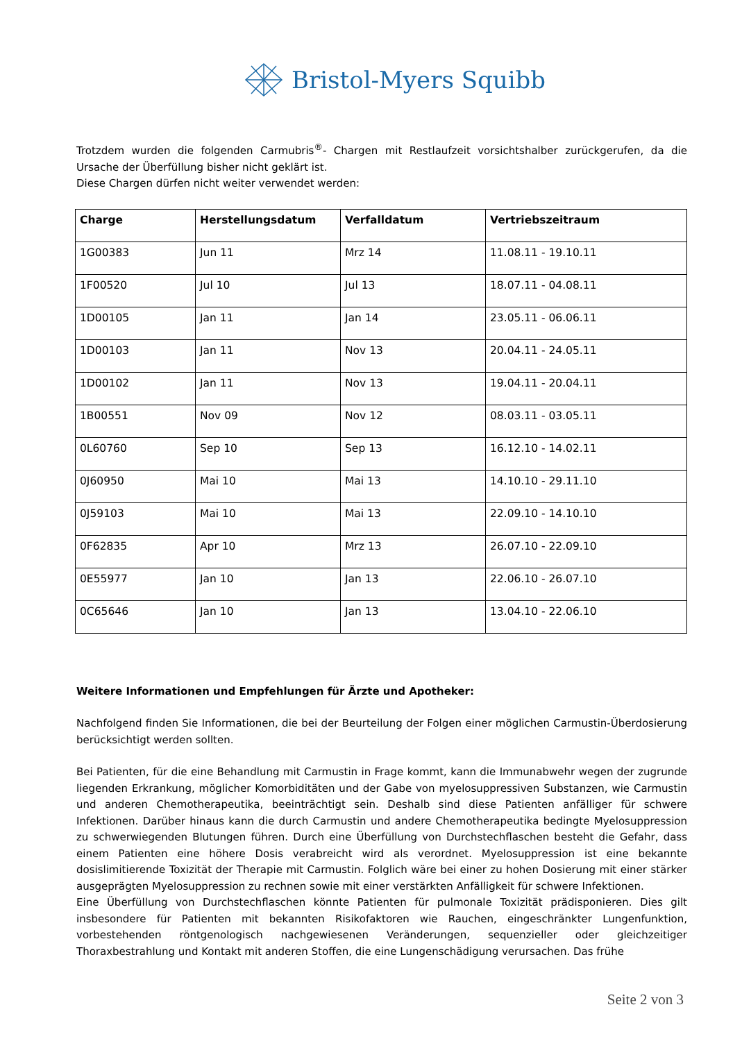Bristol-Myers Squibb
Trotzdem wurden die folgenden Carmubris<sup>®</sup>- Chargen mit Restlaufzeit vorsichtshalber zurückgerufen, da die Ursache der Überfüllung bisher nicht geklärt ist.
Diese Chargen dürfen nicht weiter verwendet werden:
| Charge | Herstellungsdatum | Verfalldatum | Vertriebszeitraum |
| --- | --- | --- | --- |
| 1G00383 | Jun 11 | Mrz 14 | 11.08.11 - 19.10.11 |
| 1F00520 | Jul 10 | Jul 13 | 18.07.11 - 04.08.11 |
| 1D00105 | Jan 11 | Jan 14 | 23.05.11 - 06.06.11 |
| 1D00103 | Jan 11 | Nov 13 | 20.04.11 - 24.05.11 |
| 1D00102 | Jan 11 | Nov 13 | 19.04.11 - 20.04.11 |
| 1B00551 | Nov 09 | Nov 12 | 08.03.11 - 03.05.11 |
| 0L60760 | Sep 10 | Sep 13 | 16.12.10 - 14.02.11 |
| 0J60950 | Mai 10 | Mai 13 | 14.10.10 - 29.11.10 |
| 0J59103 | Mai 10 | Mai 13 | 22.09.10 - 14.10.10 |
| 0F62835 | Apr 10 | Mrz 13 | 26.07.10 - 22.09.10 |
| 0E55977 | Jan 10 | Jan 13 | 22.06.10 - 26.07.10 |
| 0C65646 | Jan 10 | Jan 13 | 13.04.10 - 22.06.10 |
Weitere Informationen und Empfehlungen für Ärzte und Apotheker:
Nachfolgend finden Sie Informationen, die bei der Beurteilung der Folgen einer möglichen Carmustin-Überdosierung berücksichtigt werden sollten.
Bei Patienten, für die eine Behandlung mit Carmustin in Frage kommt, kann die Immunabwehr wegen der zugrunde liegenden Erkrankung, möglicher Komorbiditäten und der Gabe von myelosuppressiven Substanzen, wie Carmustin und anderen Chemotherapeutika, beeinträchtigt sein. Deshalb sind diese Patienten anfälliger für schwere Infektionen. Darüber hinaus kann die durch Carmustin und andere Chemotherapeutika bedingte Myelosuppression zu schwerwiegenden Blutungen führen. Durch eine Überfüllung von Durchstechflaschen besteht die Gefahr, dass einem Patienten eine höhere Dosis verabreicht wird als verordnet. Myelosuppression ist eine bekannte dosislimitierende Toxizität der Therapie mit Carmustin. Folglich wäre bei einer zu hohen Dosierung mit einer stärker ausgeprägten Myelosuppression zu rechnen sowie mit einer verstärkten Anfälligkeit für schwere Infektionen.
Eine Überfüllung von Durchstechflaschen könnte Patienten für pulmonale Toxizität prädisponieren. Dies gilt insbesondere für Patienten mit bekannten Risikofaktoren wie Rauchen, eingeschränkter Lungenfunktion, vorbestehenden röntgenologisch nachgewiesenen Veränderungen, sequenzieller oder gleichzeitiger Thoraxbestrahlung und Kontakt mit anderen Stoffen, die eine Lungenschädigung verursachen. Das frühe
Seite 2 von 3